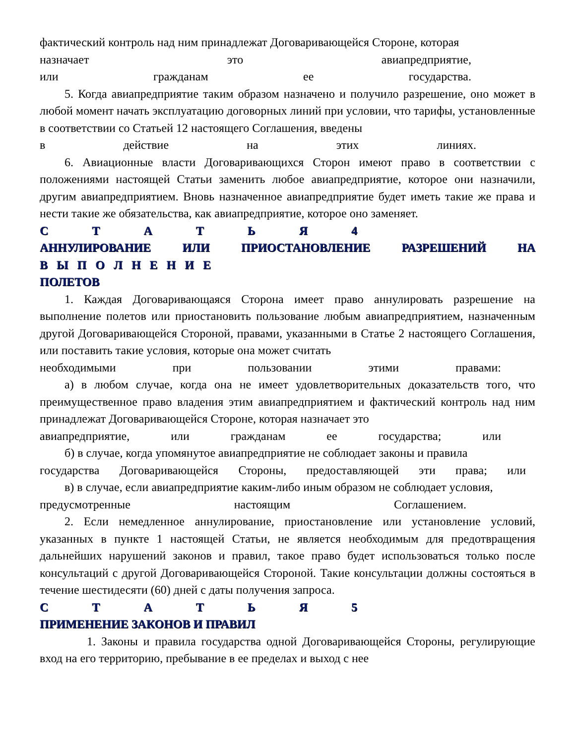фактический контроль над ним принадлежат Договаривающейся Стороне, которая
назначает это авиапредприятие,
или гражданам ее государства.
5. Когда авиапредприятие таким образом назначено и получило разрешение, оно может в любой момент начать эксплуатацию договорных линий при условии, что тарифы, установленные в соответствии со Статьей 12 настоящего Соглашения, введены
в действие на этих линиях.
6. Авиационные власти Договаривающихся Сторон имеют право в соответствии с положениями настоящей Статьи заменить любое авиапредприятие, которое они назначили, другим авиапредприятием. Вновь назначенное авиапредприятие будет иметь такие же права и нести такие же обязательства, как авиапредприятие, которое оно заменяет.
С Т А Т Ь Я 4
АННУЛИРОВАНИЕ ИЛИ ПРИОСТАНОВЛЕНИЕ РАЗРЕШЕНИЙ НА
В Ы П О Л Н Е Н И Е
ПОЛЕТОВ
1. Каждая Договаривающаяся Сторона имеет право аннулировать разрешение на выполнение полетов или приостановить пользование любым авиапредприятием, назначенным другой Договаривающейся Стороной, правами, указанными в Статье 2 настоящего Соглашения, или поставить такие условия, которые она может считать
необходимыми при пользовании этими правами:
а) в любом случае, когда она не имеет удовлетворительных доказательств того, что преимущественное право владения этим авиапредприятием и фактический контроль над ним принадлежат Договаривающейся Стороне, которая назначает это
авиапредприятие, или гражданам ее государства; или
б) в случае, когда упомянутое авиапредприятие не соблюдает законы и правила
государства Договаривающейся Стороны, предоставляющей эти права; или
в) в случае, если авиапредприятие каким-либо иным образом не соблюдает условия,
предусмотренные настоящим Соглашением.
2. Если немедленное аннулирование, приостановление или установление условий, указанных в пункте 1 настоящей Статьи, не является необходимым для предотвращения дальнейших нарушений законов и правил, такое право будет использоваться только после консультаций с другой Договаривающейся Стороной. Такие консультации должны состояться в течение шестидесяти (60) дней с даты получения запроса.
С Т А Т Ь Я 5
ПРИМЕНЕНИЕ ЗАКОНОВ И ПРАВИЛ
1. Законы и правила государства одной Договаривающейся Стороны, регулирующие вход на его территорию, пребывание в ее пределах и выход с нее